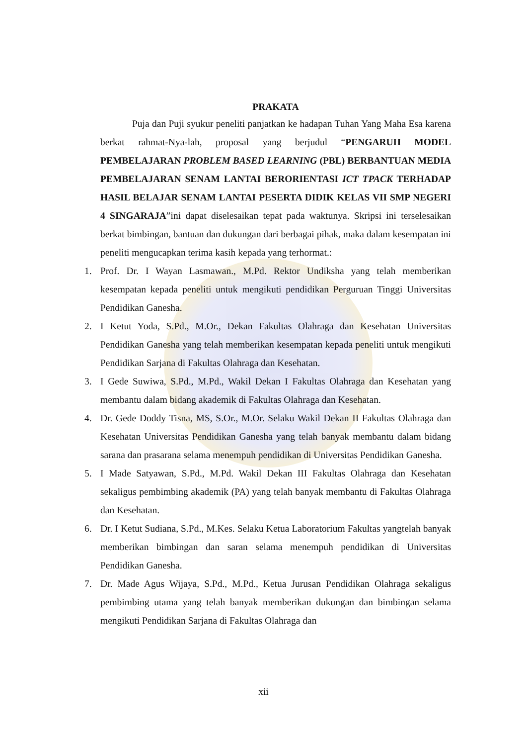PRAKATA
Puja dan Puji syukur peneliti panjatkan ke hadapan Tuhan Yang Maha Esa karena berkat rahmat-Nya-lah, proposal yang berjudul “PENGARUH MODEL PEMBELAJARAN PROBLEM BASED LEARNING (PBL) BERBANTUAN MEDIA PEMBELAJARAN SENAM LANTAI BERORIENTASI ICT TPACK TERHADAP HASIL BELAJAR SENAM LANTAI PESERTA DIDIK KELAS VII SMP NEGERI 4 SINGARAJA”ini dapat diselesaikan tepat pada waktunya. Skripsi ini terselesaikan berkat bimbingan, bantuan dan dukungan dari berbagai pihak, maka dalam kesempatan ini peneliti mengucapkan terima kasih kepada yang terhormat.:
1. Prof. Dr. I Wayan Lasmawan., M.Pd. Rektor Undiksha yang telah memberikan kesempatan kepada peneliti untuk mengikuti pendidikan Perguruan Tinggi Universitas Pendidikan Ganesha.
2. I Ketut Yoda, S.Pd., M.Or., Dekan Fakultas Olahraga dan Kesehatan Universitas Pendidikan Ganesha yang telah memberikan kesempatan kepada peneliti untuk mengikuti Pendidikan Sarjana di Fakultas Olahraga dan Kesehatan.
3. I Gede Suwiwa, S.Pd., M.Pd., Wakil Dekan I Fakultas Olahraga dan Kesehatan yang membantu dalam bidang akademik di Fakultas Olahraga dan Kesehatan.
4. Dr. Gede Doddy Tisna, MS, S.Or., M.Or. Selaku Wakil Dekan II Fakultas Olahraga dan Kesehatan Universitas Pendidikan Ganesha yang telah banyak membantu dalam bidang sarana dan prasarana selama menempuh pendidikan di Universitas Pendidikan Ganesha.
5. I Made Satyawan, S.Pd., M.Pd. Wakil Dekan III Fakultas Olahraga dan Kesehatan sekaligus pembimbing akademik (PA) yang telah banyak membantu di Fakultas Olahraga dan Kesehatan.
6. Dr. I Ketut Sudiana, S.Pd., M.Kes. Selaku Ketua Laboratorium Fakultas yangtelah banyak memberikan bimbingan dan saran selama menempuh pendidikan di Universitas Pendidikan Ganesha.
7. Dr. Made Agus Wijaya, S.Pd., M.Pd., Ketua Jurusan Pendidikan Olahraga sekaligus pembimbing utama yang telah banyak memberikan dukungan dan bimbingan selama mengikuti Pendidikan Sarjana di Fakultas Olahraga dan
xii